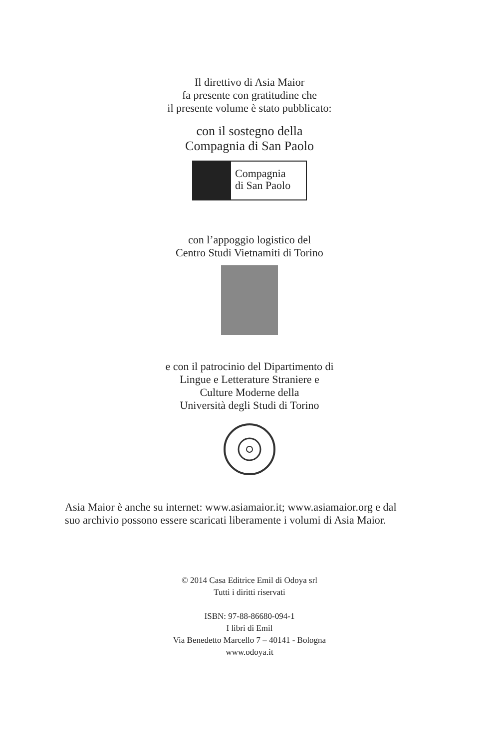Il direttivo di Asia Maior
fa presente con gratitudine che
il presente volume è stato pubblicato:
con il sostegno della
Compagnia di San Paolo
Compagnia
di San Paolo
con l’appoggio logistico del
Centro Studi Vietnamiti di Torino
e con il patrocinio del Dipartimento di
Lingue e Letterature Straniere e
Culture Moderne della
Università degli Studi di Torino
Asia Maior è anche su internet: www.asiamaior.it; www.asiamaior.org e dal
suo archivio possono essere scaricati liberamente i volumi di Asia Maior.
© 2014 Casa Editrice Emil di Odoya srl
Tutti i diritti riservati
ISBN: 97-88-86680-094-1
I libri di Emil
Via Benedetto Marcello 7 – 40141 - Bologna
www.odoya.it